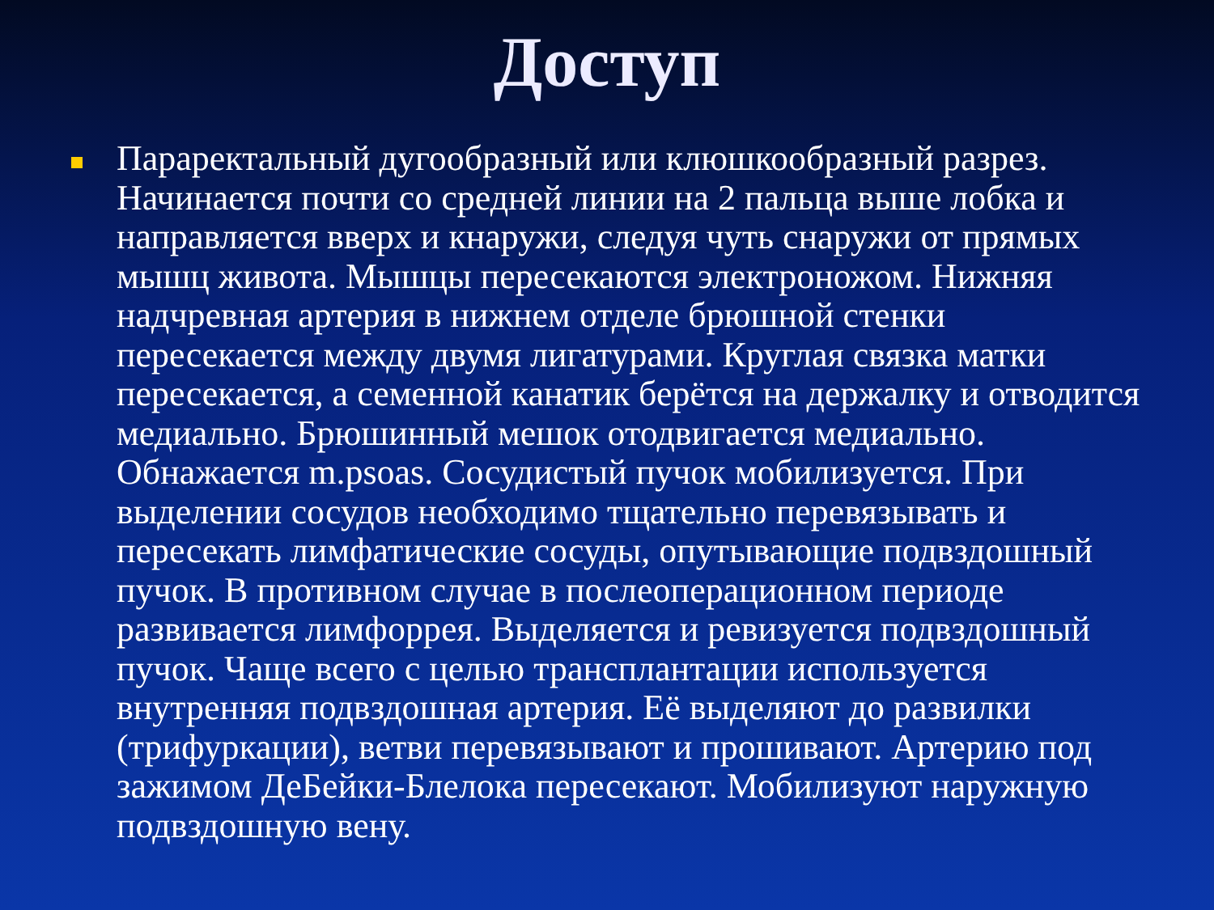Доступ
Параректальный дугообразный или клюшкообразный разрез. Начинается почти со средней линии на 2 пальца выше лобка и направляется вверх и кнаружи, следуя чуть снаружи от прямых мышц живота. Мышцы пересекаются электроножом. Нижняя надчревная артерия в нижнем отделе брюшной стенки пересекается между двумя лигатурами. Круглая связка матки пересекается, а семенной канатик берётся на держалку и отводится медиально. Брюшинный мешок отодвигается медиально. Обнажается m.psoas. Сосудистый пучок мобилизуется. При выделении сосудов необходимо тщательно перевязывать и пересекать лимфатические сосуды, опутывающие подвздошный пучок. В противном случае в послеоперационном периоде развивается лимфоррея. Выделяется и ревизуется подвздошный пучок. Чаще всего с целью трансплантации используется внутренняя подвздошная артерия. Её выделяют до развилки (трифуркации), ветви перевязывают и прошивают. Артерию под зажимом ДеБейки-Блелока пересекают. Мобилизуют наружную подвздошную вену.